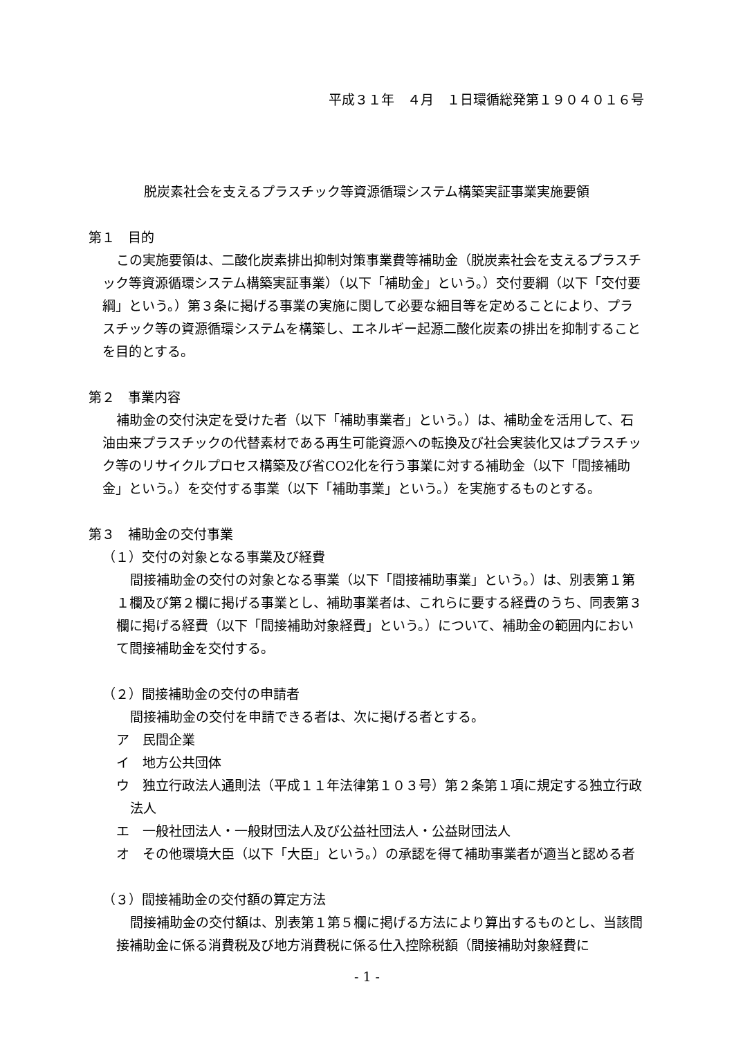平成３１年　４月　１日環循総発第１９０４０１６号
脱炭素社会を支えるプラスチック等資源循環システム構築実証事業実施要領
第１　目的
この実施要領は、二酸化炭素排出抑制対策事業費等補助金（脱炭素社会を支えるプラスチック等資源循環システム構築実証事業）（以下「補助金」という。）交付要綱（以下「交付要綱」という。）第３条に掲げる事業の実施に関して必要な細目等を定めることにより、プラスチック等の資源循環システムを構築し、エネルギー起源二酸化炭素の排出を抑制することを目的とする。
第２　事業内容
補助金の交付決定を受けた者（以下「補助事業者」という。）は、補助金を活用して、石油由来プラスチックの代替素材である再生可能資源への転換及び社会実装化又はプラスチック等のリサイクルプロセス構築及び省CO2化を行う事業に対する補助金（以下「間接補助金」という。）を交付する事業（以下「補助事業」という。）を実施するものとする。
第３　補助金の交付事業
（１）交付の対象となる事業及び経費
間接補助金の交付の対象となる事業（以下「間接補助事業」という。）は、別表第１第１欄及び第２欄に掲げる事業とし、補助事業者は、これらに要する経費のうち、同表第３欄に掲げる経費（以下「間接補助対象経費」という。）について、補助金の範囲内において間接補助金を交付する。
（２）間接補助金の交付の申請者
間接補助金の交付を申請できる者は、次に掲げる者とする。
ア　民間企業
イ　地方公共団体
ウ　独立行政法人通則法（平成１１年法律第１０３号）第２条第１項に規定する独立行政法人
エ　一般社団法人・一般財団法人及び公益社団法人・公益財団法人
オ　その他環境大臣（以下「大臣」という。）の承認を得て補助事業者が適当と認める者
（３）間接補助金の交付額の算定方法
間接補助金の交付額は、別表第１第５欄に掲げる方法により算出するものとし、当該間接補助金に係る消費税及び地方消費税に係る仕入控除税額（間接補助対象経費に
- 1 -